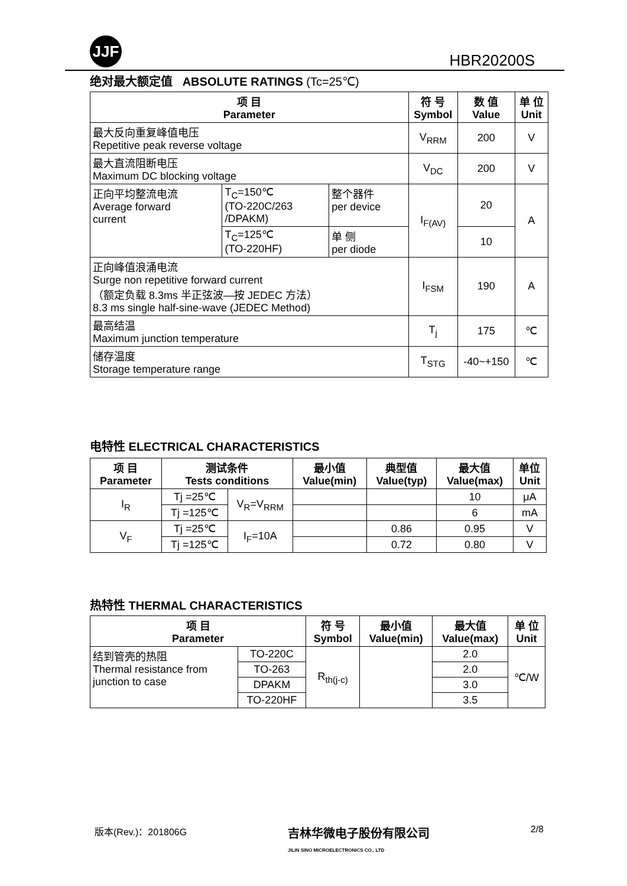JJF
HBR20200S
绝对最大额定值 ABSOLUTE RATINGS (Tc=25℃)
| 项 目 Parameter | | | 符 号 Symbol | 数 值 Value | 单 位 Unit |
| --- | --- | --- | --- | --- | --- |
| 最大反向重复峰值电压 Repetitive peak reverse voltage | | | V<sub>RRM</sub> | 200 | V |
| 最大直流阻断电压 Maximum DC blocking voltage | | | V<sub>DC</sub> | 200 | V |
| 正向平均整流电流 Average forward current | T<sub>C</sub>=150℃ (TO-220C/263 /DPAKM) | 整个器件 per device | I<sub>F(AV)</sub> | 20 | A |
| | T<sub>C</sub>=125℃ (TO-220HF) | 单 侧 per diode | | 10 | |
| 正向峰值浪涌电流 Surge non repetitive forward current （额定负载 8.3ms 半正弦波—按 JEDEC 方法） 8.3 ms single half-sine-wave (JEDEC Method) | | | I<sub>FSM</sub> | 190 | A |
| 最高结温 Maximum junction temperature | | | T<sub>j</sub> | 175 | ℃ |
| 储存温度 Storage temperature range | | | T<sub>STG</sub> | -40~+150 | ℃ |
电特性 ELECTRICAL CHARACTERISTICS
| 项 目 Parameter | 测试条件 Tests conditions | | 最小值 Value(min) | 典型值 Value(typ) | 最大值 Value(max) | 单位 Unit |
| --- | --- | --- | --- | --- | --- | --- |
| I<sub>R</sub> | Tj =25℃ | V<sub>R</sub>=V<sub>RRM</sub> | | | 10 | μA |
| | Tj =125℃ | | | | 6 | mA |
| V<sub>F</sub> | Tj =25℃ | I<sub>F</sub>=10A | | 0.86 | 0.95 | V |
| | Tj =125℃ | | | 0.72 | 0.80 | V |
热特性 THERMAL CHARACTERISTICS
| 项 目 Parameter | | 符 号 Symbol | 最小值 Value(min) | 最大值 Value(max) | 单 位 Unit |
| --- | --- | --- | --- | --- | --- |
| 结到管壳的热阻 Thermal resistance from junction to case | TO-220C | R<sub>th(j-c)</sub> | | 2.0 | ℃/W |
| | TO-263 | | | 2.0 | |
| | DPAKM | | | 3.0 | |
| | TO-220HF | | | 3.5 | |
版本(Rev.)：201806G 吉林华微电子股份有限公司
JILIN SINO MICROELECTRONICS CO., LTD 2/8